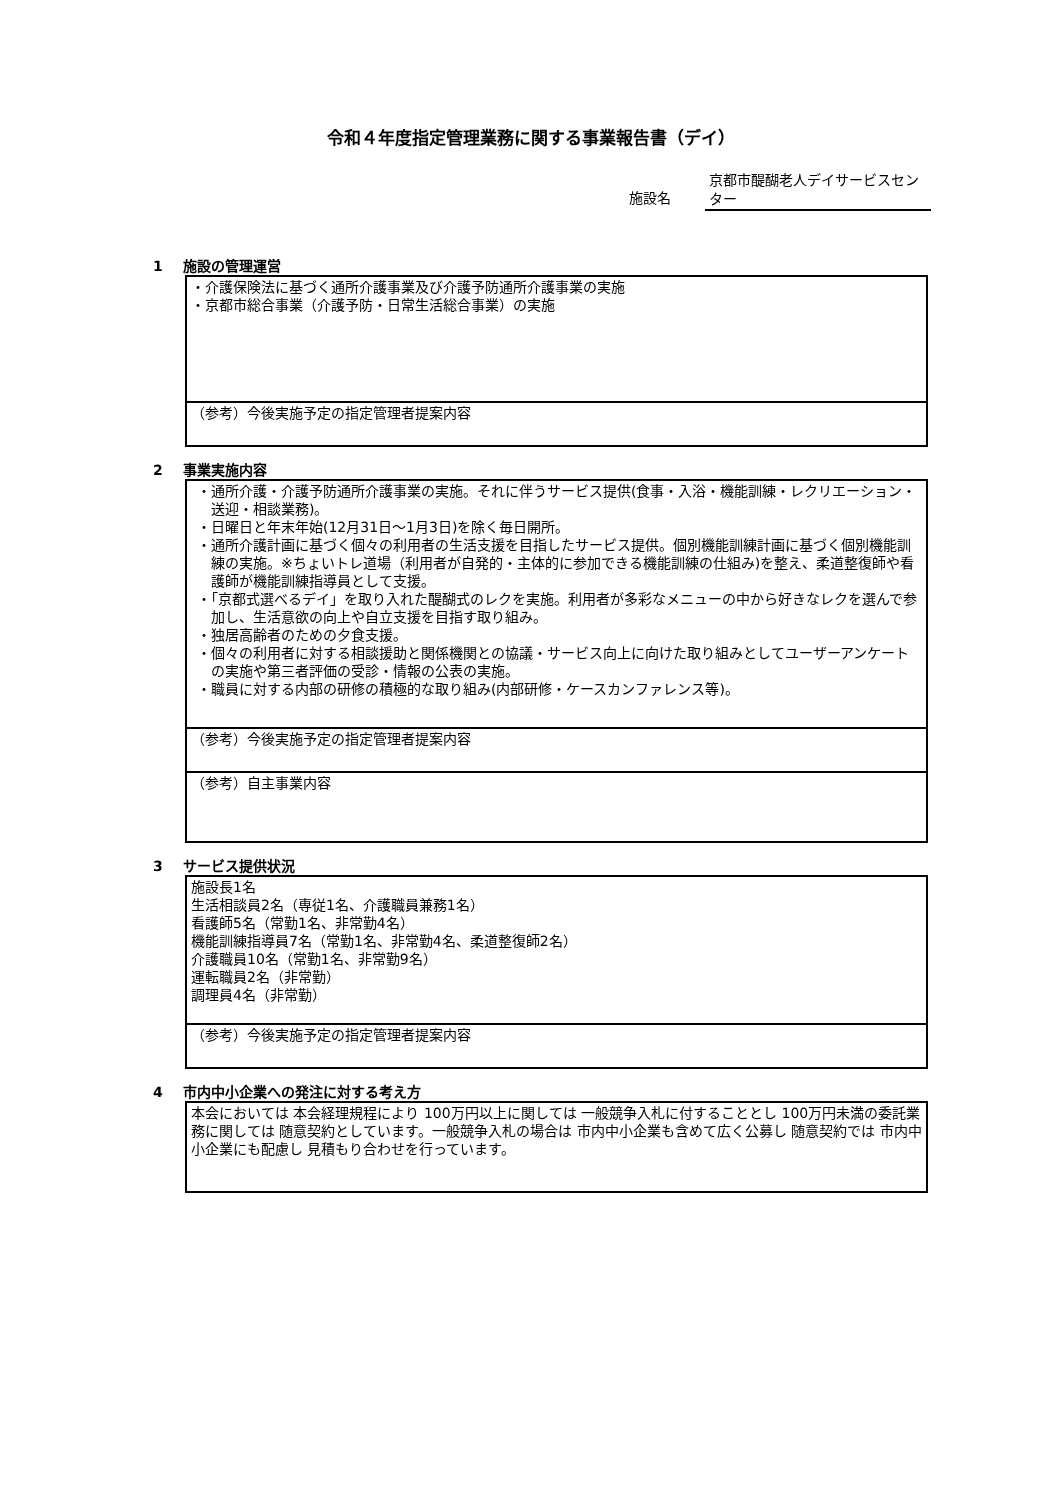令和４年度指定管理業務に関する事業報告書（デイ）
施設名
京都市醍醐老人デイサービスセンター
1 施設の管理運営
| ・介護保険法に基づく通所介護事業及び介護予防通所介護事業の実施 ・京都市総合事業（介護予防・日常生活総合事業）の実施 |
| （参考）今後実施予定の指定管理者提案内容 |
2 事業実施内容
| ・通所介護・介護予防通所介護事業の実施。それに伴うサービス提供(食事・入浴・機能訓練・レクリエーション・送迎・相談業務)。 ・日曜日と年末年始(12月31日～1月3日)を除く毎日開所。 ・通所介護計画に基づく個々の利用者の生活支援を目指したサービス提供。個別機能訓練計画に基づく個別機能訓練の実施。※ちょいトレ道場（利用者が自発的・主体的に参加できる機能訓練の仕組み)を整え、柔道整復師や看護師が機能訓練指導員として支援。 ・「京都式選べるデイ」を取り入れた醍醐式のレクを実施。利用者が多彩なメニューの中から好きなレクを選んで参加し、生活意欲の向上や自立支援を目指す取り組み。 ・独居高齢者のための夕食支援。 ・個々の利用者に対する相談援助と関係機関との協議・サービス向上に向けた取り組みとしてユーザーアンケートの実施や第三者評価の受診・情報の公表の実施。 ・職員に対する内部の研修の積極的な取り組み(内部研修・ケースカンファレンス等)。 |
| （参考）今後実施予定の指定管理者提案内容 |
| （参考）自主事業内容 |
3 サービス提供状況
| 施設長1名 生活相談員2名（専従1名、介護職員兼務1名） 看護師5名（常勤1名、非常勤4名） 機能訓練指導員7名（常勤1名、非常勤4名、柔道整復師2名） 介護職員10名（常勤1名、非常勤9名） 運転職員2名（非常勤） 調理員4名（非常勤） |
| （参考）今後実施予定の指定管理者提案内容 |
4 市内中小企業への発注に対する考え方
| 本会においては 本会経理規程により 100万円以上に関しては 一般競争入札に付することとし 100万円未満の委託業務に関しては 随意契約としています。一般競争入札の場合は 市内中小企業も含めて広く公募し 随意契約では 市内中小企業にも配慮し 見積もり合わせを行っています。 |